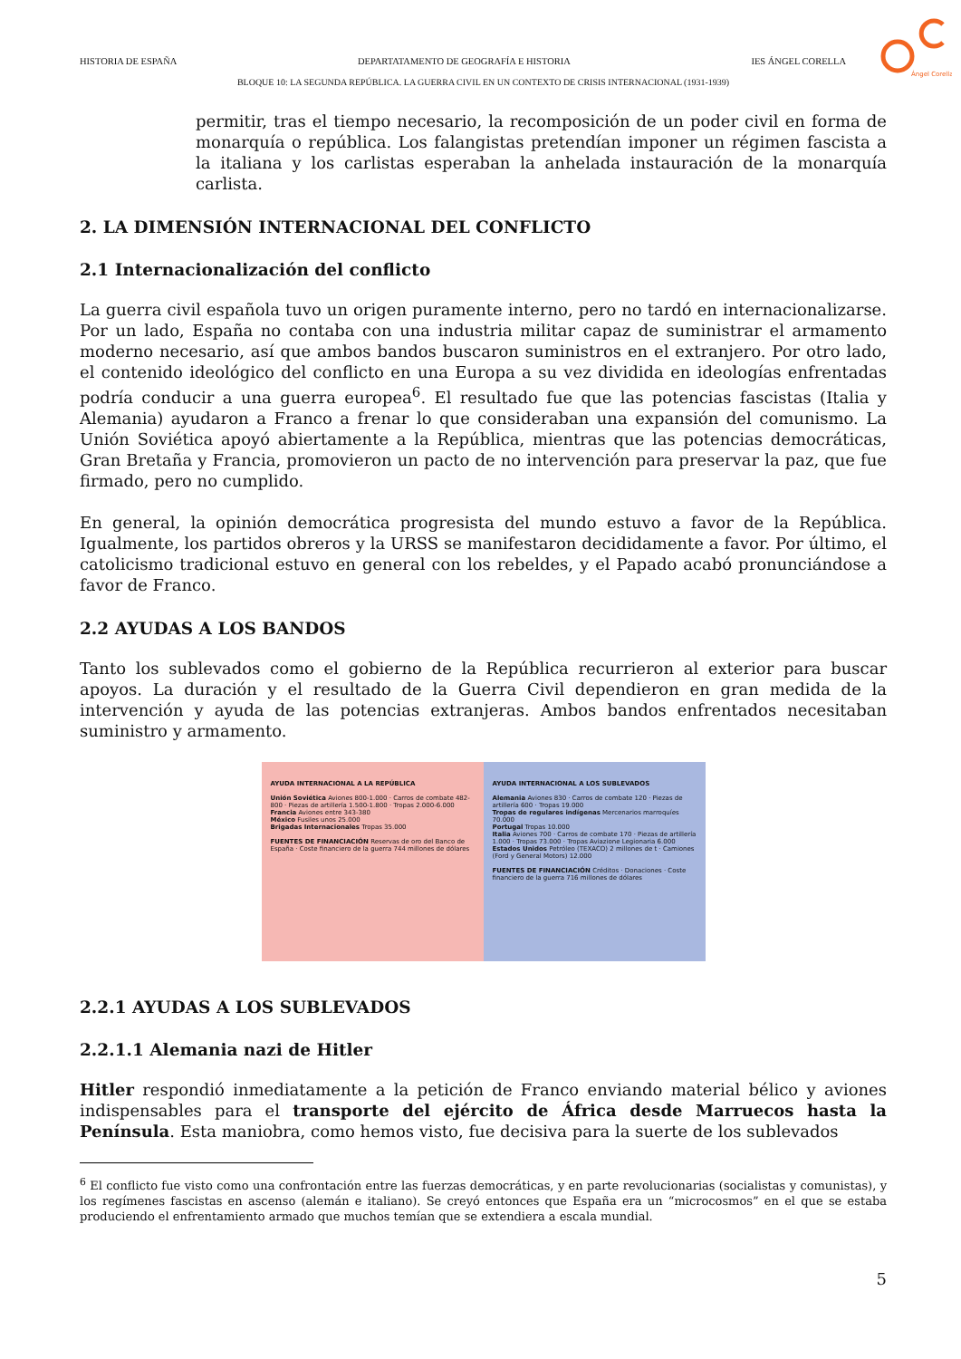Ángel Corella
HISTORIA DE ESPAÑA DEPARTATAMENTO DE GEOGRAFÍA E HISTORIA IES ÁNGEL CORELLA
BLOQUE 10: LA SEGUNDA REPÚBLICA. LA GUERRA CIVIL EN UN CONTEXTO DE CRISIS INTERNACIONAL (1931-1939)
permitir, tras el tiempo necesario, la recomposición de un poder civil en forma de monarquía o república. Los falangistas pretendían imponer un régimen fascista a la italiana y los carlistas esperaban la anhelada instauración de la monarquía carlista.
2. LA DIMENSIÓN INTERNACIONAL DEL CONFLICTO
2.1 Internacionalización del conflicto
La guerra civil española tuvo un origen puramente interno, pero no tardó en internacionalizarse. Por un lado, España no contaba con una industria militar capaz de suministrar el armamento moderno necesario, así que ambos bandos buscaron suministros en el extranjero. Por otro lado, el contenido ideológico del conflicto en una Europa a su vez dividida en ideologías enfrentadas podría conducir a una guerra europea<sup>6</sup>. El resultado fue que las potencias fascistas (Italia y Alemania) ayudaron a Franco a frenar lo que consideraban una expansión del comunismo. La Unión Soviética apoyó abiertamente a la República, mientras que las potencias democráticas, Gran Bretaña y Francia, promovieron un pacto de no intervención para preservar la paz, que fue firmado, pero no cumplido.
En general, la opinión democrática progresista del mundo estuvo a favor de la República. Igualmente, los partidos obreros y la URSS se manifestaron decididamente a favor. Por último, el catolicismo tradicional estuvo en general con los rebeldes, y el Papado acabó pronunciándose a favor de Franco.
2.2 AYUDAS A LOS BANDOS
Tanto los sublevados como el gobierno de la República recurrieron al exterior para buscar apoyos. La duración y el resultado de la Guerra Civil dependieron en gran medida de la intervención y ayuda de las potencias extranjeras. Ambos bandos enfrentados necesitaban suministro y armamento.
AYUDA INTERNACIONAL A LA REPÚBLICA
Unión Soviética Aviones 800-1.000 · Carros de combate 482-800 · Piezas de artillería 1.500-1.800 · Tropas 2.000-6.000
Francia Aviones entre 343-380
México Fusiles unos 25.000
Brigadas Internacionales Tropas 35.000
FUENTES DE FINANCIACIÓN Reservas de oro del Banco de España · Coste financiero de la guerra 744 millones de dólares
AYUDA INTERNACIONAL A LOS SUBLEVADOS
Alemania Aviones 830 · Carros de combate 120 · Piezas de artillería 600 · Tropas 19.000
Tropas de regulares indígenas Mercenarios marroquíes 70.000
Portugal Tropas 10.000
Italia Aviones 700 · Carros de combate 170 · Piezas de artillería 1.000 · Tropas 73.000 · Tropas Aviazione Legionaria 6.000
Estados Unidos Petróleo (TEXACO) 2 millones de t · Camiones (Ford y General Motors) 12.000
FUENTES DE FINANCIACIÓN Créditos · Donaciones · Coste financiero de la guerra 716 millones de dólares
2.2.1 AYUDAS A LOS SUBLEVADOS
2.2.1.1 Alemania nazi de Hitler
Hitler respondió inmediatamente a la petición de Franco enviando material bélico y aviones indispensables para el transporte del ejército de África desde Marruecos hasta la Península. Esta maniobra, como hemos visto, fue decisiva para la suerte de los sublevados
<sup>6</sup> El conflicto fue visto como una confrontación entre las fuerzas democráticas, y en parte revolucionarias (socialistas y comunistas), y los regímenes fascistas en ascenso (alemán e italiano). Se creyó entonces que España era un “microcosmos” en el que se estaba produciendo el enfrentamiento armado que muchos temían que se extendiera a escala mundial.
5